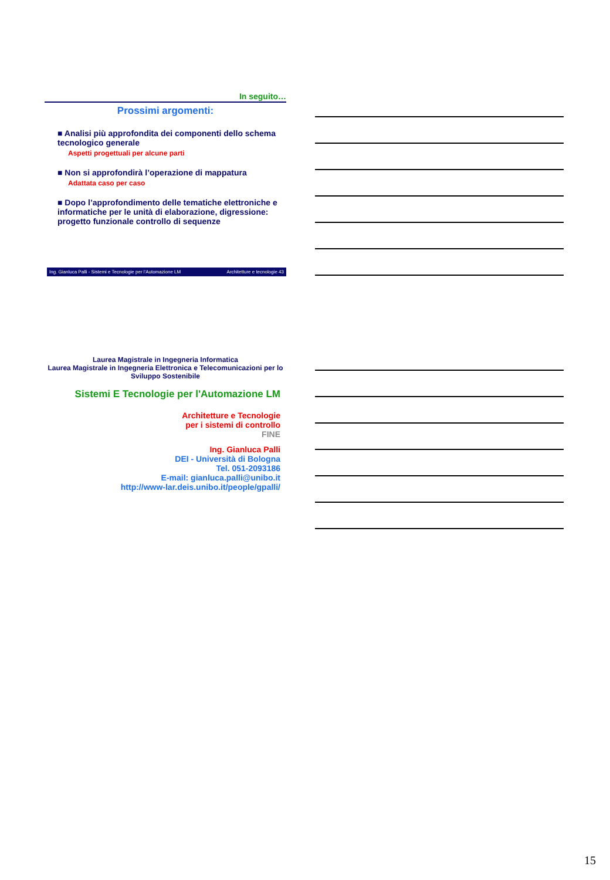In seguito…
Prossimi argomenti:
■ Analisi più approfondita dei componenti dello schema tecnologico generale
Aspetti progettuali per alcune parti
■ Non si approfondirà l’operazione di mappatura
Adattata caso per caso
■ Dopo l’approfondimento delle tematiche elettroniche e informatiche per le unità di elaborazione, digressione: progetto funzionale controllo di sequenze
Ing. Gianluca Palli - Sistemi e Tecnologie per l'Automazione LM Architetture e tecnologie 43
Laurea Magistrale in Ingegneria Informatica
Laurea Magistrale in Ingegneria Elettronica e Telecomunicazioni per lo Sviluppo Sostenibile
Sistemi E Tecnologie per l'Automazione LM
Architetture e Tecnologie
per i sistemi di controllo
FINE
Ing. Gianluca Palli
DEI - Università di Bologna
Tel. 051-2093186
E-mail: gianluca.palli@unibo.it
http://www-lar.deis.unibo.it/people/gpalli/
15